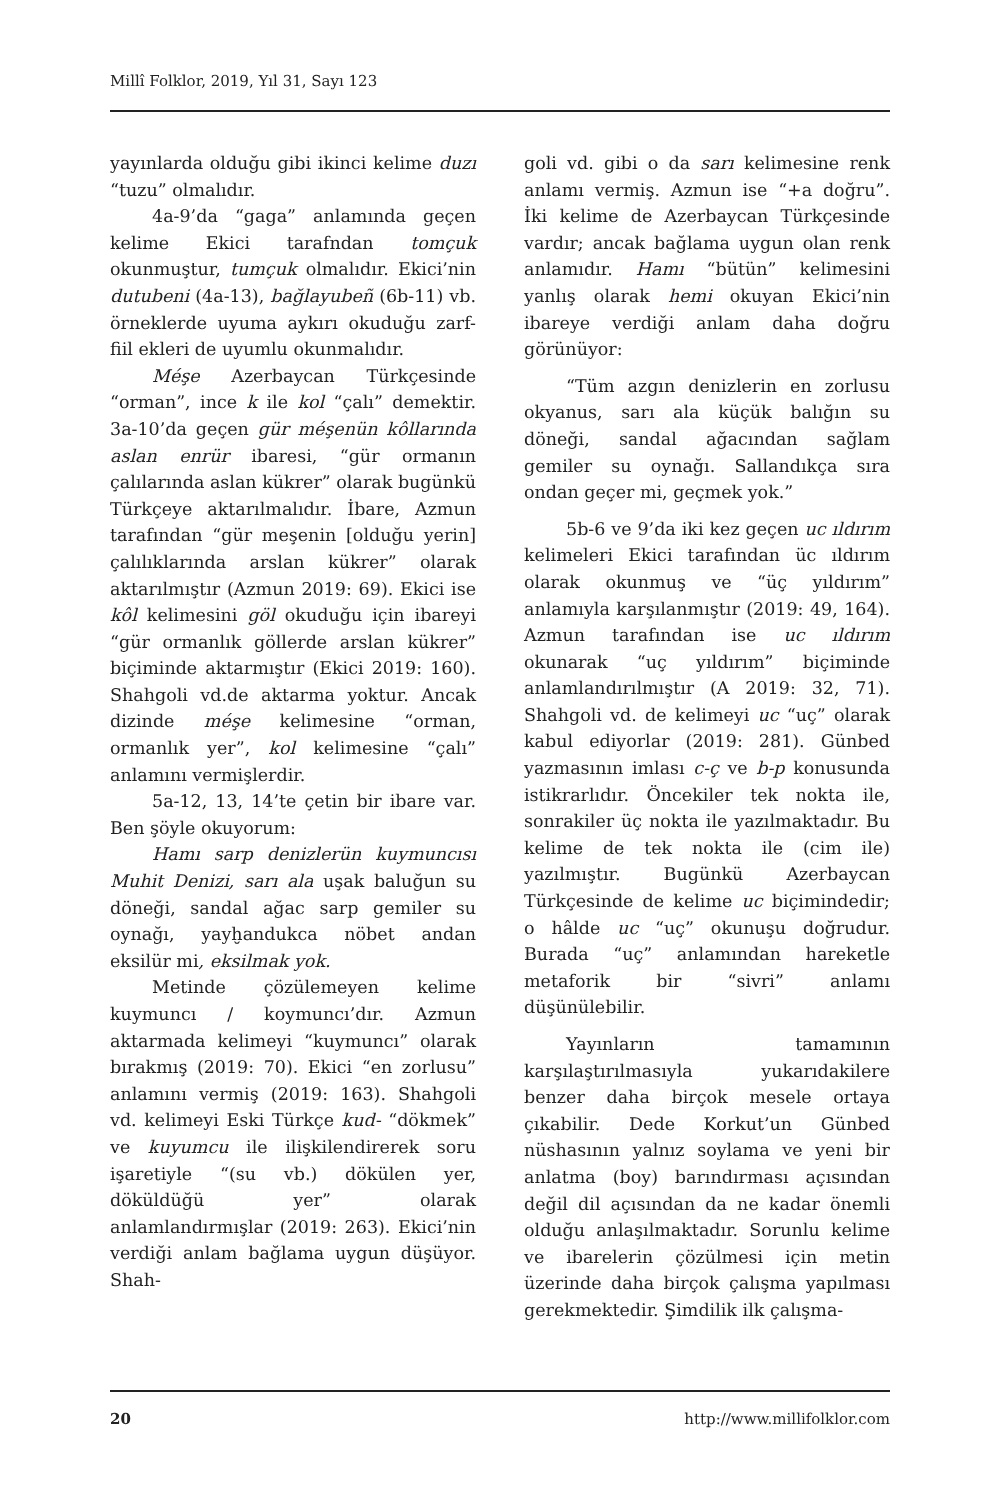Millî Folklor, 2019, Yıl 31, Sayı 123
yayınlarda olduğu gibi ikinci kelime duzı “tuzu” olmalıdır.
4a-9’da “gaga” anlamında geçen kelime Ekici tarafndan tomçuk okunmuştur, tumçuk olmalıdır. Ekici’nin dutubeni (4a-13), bağlayubeñ (6b-11) vb. örneklerde uyuma aykırı okuduğu zarf-fiil ekleri de uyumlu okunmalıdır.
Méşe Azerbaycan Türkçesinde “orman”, ince k ile kol “çalı” demektir. 3a-10’da geçen gür méşenün kôllarında aslan enrür ibaresi, “gür ormanın çalılarında aslan kükrer” olarak bugünkü Türkçeye aktarılmalıdır. İbare, Azmun tarafından “gür meşenin [olduğu yerin] çalılıklarında arslan kükrer” olarak aktarılmıştır (Azmun 2019: 69). Ekici ise kôl kelimesini göl okuduğu için ibareyi “gür ormanlık göllerde arslan kükrer” biçiminde aktarmıştır (Ekici 2019: 160). Shahgoli vd.de aktarma yoktur. Ancak dizinde méşe kelimesine “orman, ormanlık yer”, kol kelimesine “çalı” anlamını vermişlerdir.
5a-12, 13, 14’te çetin bir ibare var. Ben şöyle okuyorum:
Hamı sarp denizlerün kuymuncısı Muhit Denizi, sarı ala uşak baluğun su döneği, sandal ağac sarp gemiler su oynağı, yayḫandukca nöbet andan eksilür mi, eksilmak yok.
Metinde çözülemeyen kelime kuymuncı / koymuncı’dır. Azmun aktarmada kelimeyi “kuymuncı” olarak bırakmış (2019: 70). Ekici “en zorlusu” anlamını vermiş (2019: 163). Shahgoli vd. kelimeyi Eski Türkçe kud- “dökmek” ve kuyumcu ile ilişkilendirerek soru işaretiyle “(su vb.) dökülen yer, döküldüğü yer” olarak anlamlandırmışlar (2019: 263). Ekici’nin verdiği anlam bağlama uygun düşüyor. Shah-
goli vd. gibi o da sarı kelimesine renk anlamı vermiş. Azmun ise “+a doğru”. İki kelime de Azerbaycan Türkçesinde vardır; ancak bağlama uygun olan renk anlamıdır. Hamı “bütün” kelimesini yanlış olarak hemi okuyan Ekici’nin ibareye verdiği anlam daha doğru görünüyor:
“Tüm azgın denizlerin en zorlusu okyanus, sarı ala küçük balığın su döneği, sandal ağacından sağlam gemiler su oynağı. Sallandıkça sıra ondan geçer mi, geçmek yok.”
5b-6 ve 9’da iki kez geçen uc ıldırım kelimeleri Ekici tarafından üc ıldırım olarak okunmuş ve “üç yıldırım” anlamıyla karşılanmıştır (2019: 49, 164). Azmun tarafından ise uc ıldırım okunarak “uç yıldırım” biçiminde anlamlandırılmıştır (A 2019: 32, 71). Shahgoli vd. de kelimeyi uc “uç” olarak kabul ediyorlar (2019: 281). Günbed yazmasının imlası c-ç ve b-p konusunda istikrarlıdır. Öncekiler tek nokta ile, sonrakiler üç nokta ile yazılmaktadır. Bu kelime de tek nokta ile (cim ile) yazılmıştır. Bugünkü Azerbaycan Türkçesinde de kelime uc biçimindedir; o hâlde uc “uç” okunuşu doğrudur. Burada “uç” anlamından hareketle metaforik bir “sivri” anlamı düşünülebilir.
Yayınların tamamının karşılaştırılmasıyla yukarıdakilere benzer daha birçok mesele ortaya çıkabilir. Dede Korkut’un Günbed nüshasının yalnız soylama ve yeni bir anlatma (boy) barındırması açısından değil dil açısından da ne kadar önemli olduğu anlaşılmaktadır. Sorunlu kelime ve ibarelerin çözülmesi için metin üzerinde daha birçok çalışma yapılması gerekmektedir. Şimdilik ilk çalışma-
20 http://www.millifolklor.com